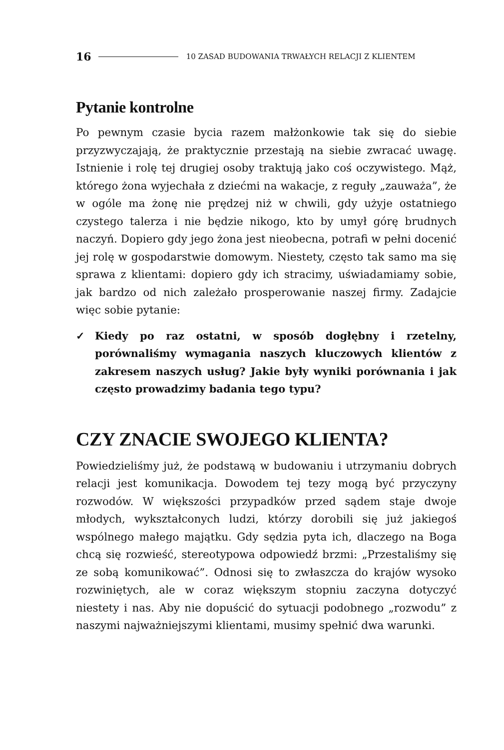16
10 ZASAD BUDOWANIA TRWAŁYCH RELACJI Z KLIENTEM
Pytanie kontrolne
Po pewnym czasie bycia razem małżonkowie tak się do siebie przyzwyczajają, że praktycznie przestają na siebie zwracać uwagę. Istnienie i rolę tej drugiej osoby traktują jako coś oczywistego. Mąż, którego żona wyjechała z dziećmi na wakacje, z reguły „zauważa”, że w ogóle ma żonę nie prędzej niż w chwili, gdy użyje ostatniego czystego talerza i nie będzie nikogo, kto by umył górę brudnych naczyń. Dopiero gdy jego żona jest nieobecna, potrafi w pełni docenić jej rolę w gospodarstwie domowym. Niestety, często tak samo ma się sprawa z klientami: dopiero gdy ich stracimy, uświadamiamy sobie, jak bardzo od nich zależało prosperowanie naszej firmy. Zadajcie więc sobie pytanie:
✓ Kiedy po raz ostatni, w sposób dogłębny i rzetelny, porównaliśmy wymagania naszych kluczowych klientów z zakresem naszych usług? Jakie były wyniki porównania i jak często prowadzimy badania tego typu?
CZY ZNACIE SWOJEGO KLIENTA?
Powiedzieliśmy już, że podstawą w budowaniu i utrzymaniu dobrych relacji jest komunikacja. Dowodem tej tezy mogą być przyczyny rozwodów. W większości przypadków przed sądem staje dwoje młodych, wykształconych ludzi, którzy dorobili się już jakiegoś wspólnego małego majątku. Gdy sędzia pyta ich, dlaczego na Boga chcą się rozwieść, stereotypowa odpowiedź brzmi: „Przestaliśmy się ze sobą komunikować”. Odnosi się to zwłaszcza do krajów wysoko rozwiniętych, ale w coraz większym stopniu zaczyna dotyczyć niestety i nas. Aby nie dopuścić do sytuacji podobnego „rozwodu” z naszymi najważniejszymi klientami, musimy spełnić dwa warunki.